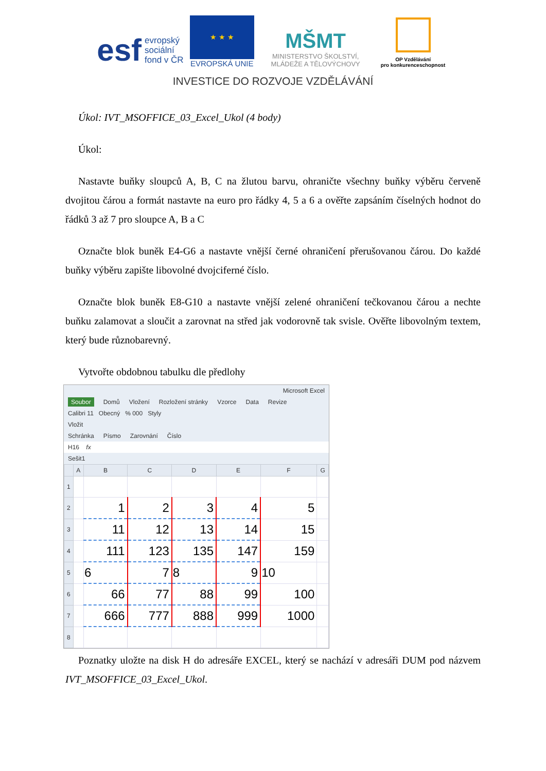esf evropský
sociální
fond v ČR
★ ★ ★
EVROPSKÁ UNIE
MŠMT
MINISTERSTVO ŠKOLSTVÍ,
MLÁDEŽE A TĚLOVÝCHOVY
OP Vzdělávání
pro konkurenceschopnost
INVESTICE DO ROZVOJE VZDĚLÁVÁNÍ
Úkol: IVT_MSOFFICE_03_Excel_Ukol (4 body)
Úkol:
Nastavte buňky sloupců A, B, C na žlutou barvu, ohraničte všechny buňky výběru červeně dvojitou čárou a formát nastavte na euro pro řádky 4, 5 a 6 a ověřte zapsáním číselných hodnot do řádků 3 až 7 pro sloupce A, B a C
Označte blok buněk E4-G6 a nastavte vnější černé ohraničení přerušovanou čárou. Do každé buňky výběru zapište libovolné dvojciferné číslo.
Označte blok buněk E8-G10 a nastavte vnější zelené ohraničení tečkovanou čárou a nechte buňku zalamovat a sloučit a zarovnat na střed jak vodorovně tak svisle. Ověřte libovolným textem, který bude různobarevný.
Vytvořte obdobnou tabulku dle předlohy
Microsoft Excel
Soubor Domů Vložení Rozložení stránky Vzorce Data Revize
Calibri 11 Obecný % 000 Styly
Vložit
Schránka Písmo Zarovnání Číslo
H16 fx
Sešit1
| | A | B | C | D | E | F | G |
| --- | --- | --- | --- | --- | --- | --- | --- |
| 1 | | | | | | | |
| 2 | | 1 | 2 | 3 | 4 | 5 | |
| 3 | | 11 | 12 | 13 | 14 | 15 | |
| 4 | | 111 | 123 | 135 | 147 | 159 | |
| 5 | | 6 | 7 | 8 | 9 | 10 | |
| 6 | | 66 | 77 | 88 | 99 | 100 | |
| 7 | | 666 | 777 | 888 | 999 | 1000 | |
| 8 | | | | | | | |
Poznatky uložte na disk H do adresáře EXCEL, který se nachází v adresáři DUM pod názvem IVT_MSOFFICE_03_Excel_Ukol.